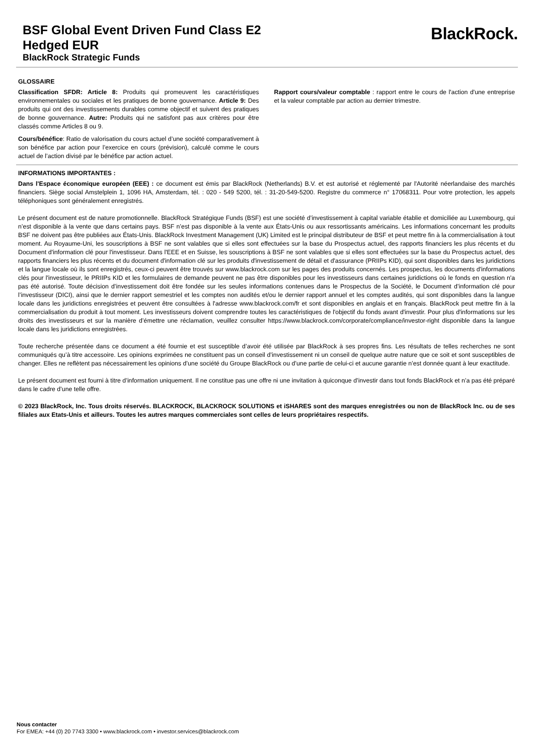BSF Global Event Driven Fund Class E2
Hedged EUR
BlackRock Strategic Funds
BlackRock.
GLOSSAIRE
Classification SFDR: Article 8: Produits qui promeuvent les caractéristiques environnementales ou sociales et les pratiques de bonne gouvernance. Article 9: Des produits qui ont des investissements durables comme objectif et suivent des pratiques de bonne gouvernance. Autre: Produits qui ne satisfont pas aux critères pour être classés comme Articles 8 ou 9.
Cours/bénéfice: Ratio de valorisation du cours actuel d’une société comparativement à son bénéfice par action pour l’exercice en cours (prévision), calculé comme le cours actuel de l’action divisé par le bénéfice par action actuel.
Rapport cours/valeur comptable : rapport entre le cours de l'action d'une entreprise et la valeur comptable par action au dernier trimestre.
INFORMATIONS IMPORTANTES :
Dans l'Espace économique européen (EEE) : ce document est émis par BlackRock (Netherlands) B.V. et est autorisé et réglementé par l'Autorité néerlandaise des marchés financiers. Siège social Amstelplein 1, 1096 HA, Amsterdam, tél. : 020 - 549 5200, tél. : 31-20-549-5200. Registre du commerce n° 17068311. Pour votre protection, les appels téléphoniques sont généralement enregistrés.
Le présent document est de nature promotionnelle. BlackRock Stratégique Funds (BSF) est une société d’investissement à capital variable établie et domiciliée au Luxembourg, qui n’est disponible à la vente que dans certains pays. BSF n’est pas disponible à la vente aux États-Unis ou aux ressortissants américains. Les informations concernant les produits BSF ne doivent pas être publiées aux États-Unis. BlackRock Investment Management (UK) Limited est le principal distributeur de BSF et peut mettre fin à la commercialisation à tout moment. Au Royaume-Uni, les souscriptions à BSF ne sont valables que si elles sont effectuées sur la base du Prospectus actuel, des rapports financiers les plus récents et du Document d'information clé pour l'investisseur. Dans l'EEE et en Suisse, les souscriptions à BSF ne sont valables que si elles sont effectuées sur la base du Prospectus actuel, des rapports financiers les plus récents et du document d'information clé sur les produits d'investissement de détail et d'assurance (PRIIPs KID), qui sont disponibles dans les juridictions et la langue locale où ils sont enregistrés, ceux-ci peuvent être trouvés sur www.blackrock.com sur les pages des produits concernés. Les prospectus, les documents d'informations clés pour l'investisseur, le PRIIPs KID et les formulaires de demande peuvent ne pas être disponibles pour les investisseurs dans certaines juridictions où le fonds en question n'a pas été autorisé. Toute décision d’investissement doit être fondée sur les seules informations contenues dans le Prospectus de la Société, le Document d’information clé pour l’investisseur (DICI), ainsi que le dernier rapport semestriel et les comptes non audités et/ou le dernier rapport annuel et les comptes audités, qui sont disponibles dans la langue locale dans les juridictions enregistrées et peuvent être consultées à l'adresse www.blackrock.com/fr et sont disponibles en anglais et en français. BlackRock peut mettre fin à la commercialisation du produit à tout moment. Les investisseurs doivent comprendre toutes les caractéristiques de l'objectif du fonds avant d'investir. Pour plus d'informations sur les droits des investisseurs et sur la manière d’émettre une réclamation, veuillez consulter https://www.blackrock.com/corporate/compliance/investor-right disponible dans la langue locale dans les juridictions enregistrées.
Toute recherche présentée dans ce document a été fournie et est susceptible d’avoir été utilisée par BlackRock à ses propres fins. Les résultats de telles recherches ne sont communiqués qu’à titre accessoire. Les opinions exprimées ne constituent pas un conseil d’investissement ni un conseil de quelque autre nature que ce soit et sont susceptibles de changer. Elles ne reflètent pas nécessairement les opinions d’une société du Groupe BlackRock ou d’une partie de celui-ci et aucune garantie n’est donnée quant à leur exactitude.
Le présent document est fourni à titre d’information uniquement. Il ne constitue pas une offre ni une invitation à quiconque d’investir dans tout fonds BlackRock et n’a pas été préparé dans le cadre d’une telle offre.
© 2023 BlackRock, Inc. Tous droits réservés. BLACKROCK, BLACKROCK SOLUTIONS et iSHARES sont des marques enregistrées ou non de BlackRock Inc. ou de ses filiales aux Etats-Unis et ailleurs. Toutes les autres marques commerciales sont celles de leurs propriétaires respectifs.
Nous contacter
For EMEA: +44 (0) 20 7743 3300 • www.blackrock.com • investor.services@blackrock.com